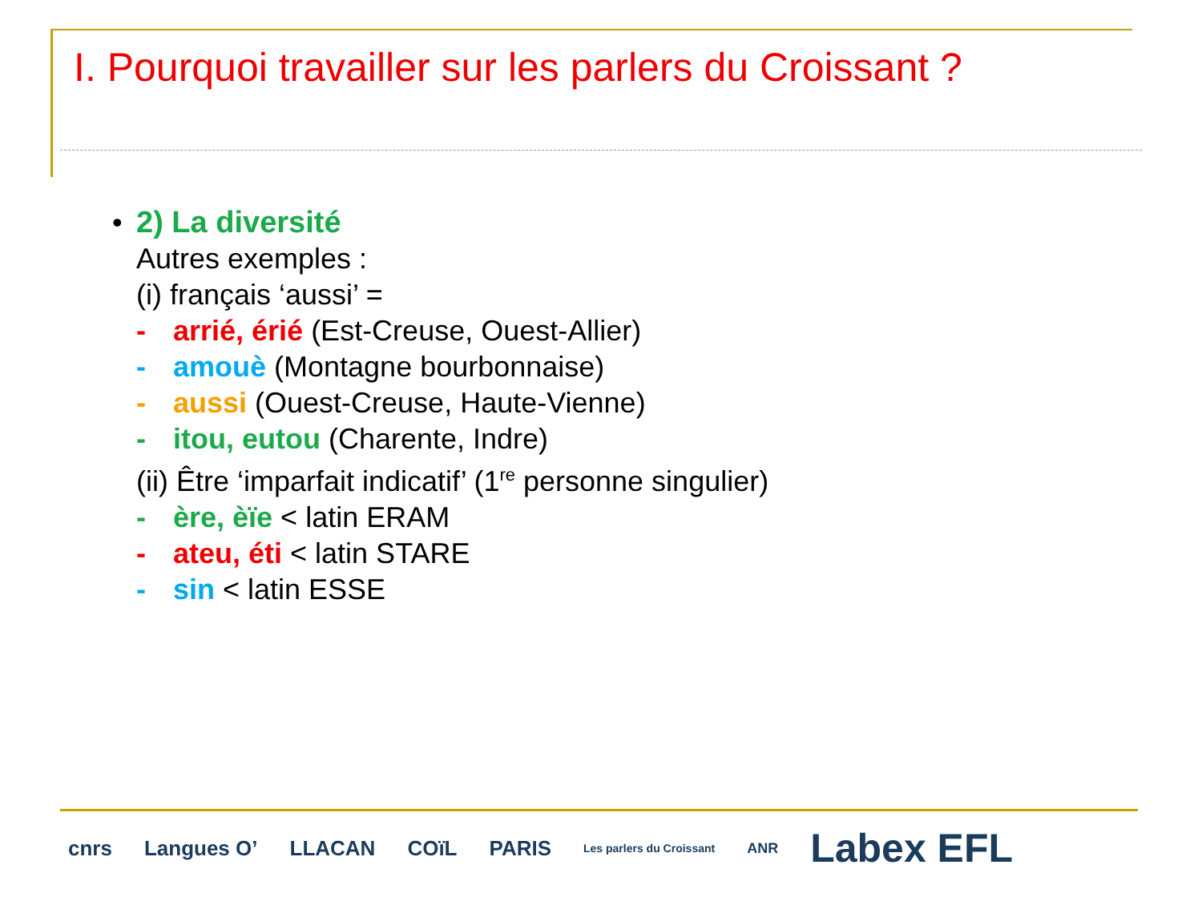I. Pourquoi travailler sur les parlers du Croissant ?
• 2) La diversité
Autres exemples :
(i) français ‘aussi’ =
- arrié, érié (Est-Creuse, Ouest-Allier)
- amouè (Montagne bourbonnaise)
- aussi (Ouest-Creuse, Haute-Vienne)
- itou, eutou (Charente, Indre)
(ii) Être ‘imparfait indicatif’ (1<sup>re</sup> personne singulier)
- ère, èïe < latin ERAM
- ateu, éti < latin STARE
- sin < latin ESSE
cnrs Langues O’ LLACAN COïL PARIS Les parlers du Croissant ANR Labex EFL